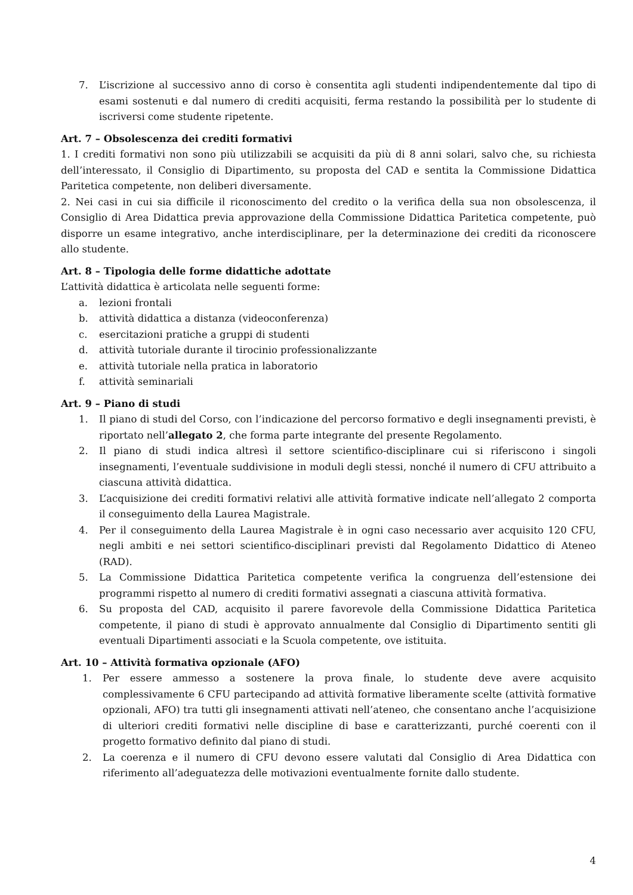7. L’iscrizione al successivo anno di corso è consentita agli studenti indipendentemente dal tipo di esami sostenuti e dal numero di crediti acquisiti, ferma restando la possibilità per lo studente di iscriversi come studente ripetente.
Art. 7 – Obsolescenza dei crediti formativi
1. I crediti formativi non sono più utilizzabili se acquisiti da più di 8 anni solari, salvo che, su richiesta dell’interessato, il Consiglio di Dipartimento, su proposta del CAD e sentita la Commissione Didattica Paritetica competente, non deliberi diversamente.
2. Nei casi in cui sia difficile il riconoscimento del credito o la verifica della sua non obsolescenza, il Consiglio di Area Didattica previa approvazione della Commissione Didattica Paritetica competente, può disporre un esame integrativo, anche interdisciplinare, per la determinazione dei crediti da riconoscere allo studente.
Art. 8 – Tipologia delle forme didattiche adottate
L’attività didattica è articolata nelle seguenti forme:
a. lezioni frontali
b. attività didattica a distanza (videoconferenza)
c. esercitazioni pratiche a gruppi di studenti
d. attività tutoriale durante il tirocinio professionalizzante
e. attività tutoriale nella pratica in laboratorio
f. attività seminariali
Art. 9 – Piano di studi
1. Il piano di studi del Corso, con l’indicazione del percorso formativo e degli insegnamenti previsti, è riportato nell’allegato 2, che forma parte integrante del presente Regolamento.
2. Il piano di studi indica altresì il settore scientifico-disciplinare cui si riferiscono i singoli insegnamenti, l’eventuale suddivisione in moduli degli stessi, nonché il numero di CFU attribuito a ciascuna attività didattica.
3. L’acquisizione dei crediti formativi relativi alle attività formative indicate nell’allegato 2 comporta il conseguimento della Laurea Magistrale.
4. Per il conseguimento della Laurea Magistrale è in ogni caso necessario aver acquisito 120 CFU, negli ambiti e nei settori scientifico-disciplinari previsti dal Regolamento Didattico di Ateneo (RAD).
5. La Commissione Didattica Paritetica competente verifica la congruenza dell’estensione dei programmi rispetto al numero di crediti formativi assegnati a ciascuna attività formativa.
6. Su proposta del CAD, acquisito il parere favorevole della Commissione Didattica Paritetica competente, il piano di studi è approvato annualmente dal Consiglio di Dipartimento sentiti gli eventuali Dipartimenti associati e la Scuola competente, ove istituita.
Art. 10 – Attività formativa opzionale (AFO)
1. Per essere ammesso a sostenere la prova finale, lo studente deve avere acquisito complessivamente 6 CFU partecipando ad attività formative liberamente scelte (attività formative opzionali, AFO) tra tutti gli insegnamenti attivati nell’ateneo, che consentano anche l’acquisizione di ulteriori crediti formativi nelle discipline di base e caratterizzanti, purché coerenti con il progetto formativo definito dal piano di studi.
2. La coerenza e il numero di CFU devono essere valutati dal Consiglio di Area Didattica con riferimento all’adeguatezza delle motivazioni eventualmente fornite dallo studente.
4